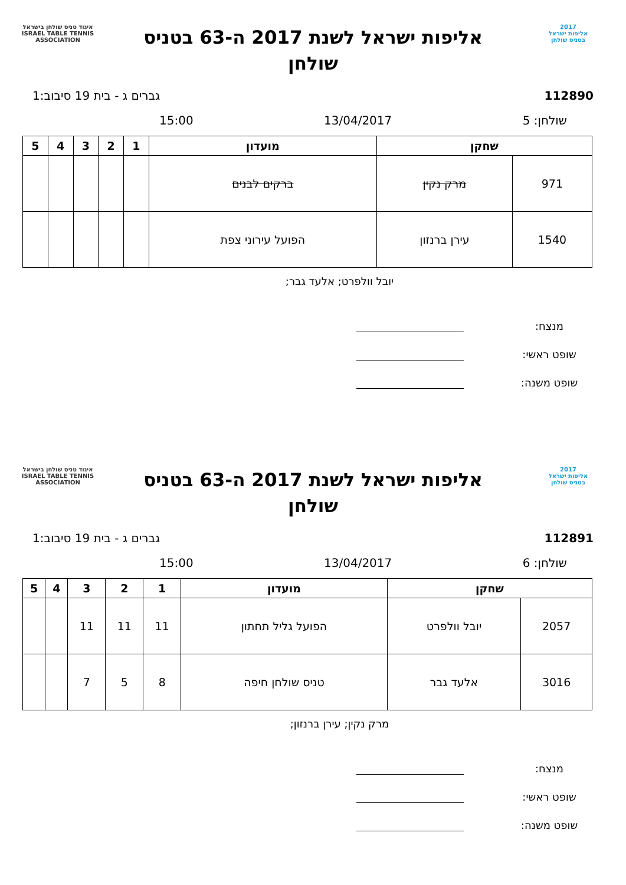2017
אליפות ישראל
בטניס שולחן
אליפות ישראל לשנת 2017 ה-63 בטניס
שולחן
איגוד טניס שולחן בישראל
ISRAEL TABLE TENNIS ASSOCIATION
112890 גברים ג - בית 19 סיבוב:1
שולחן: 5 13/04/2017 15:00
| שחקן | | מועדון | 1 | 2 | 3 | 4 | 5 |
| --- | --- | --- | --- | --- | --- | --- | --- |
| 971 | מרק נקין | ברקים לבנים | | | | | |
| 1540 | עירן ברנזון | הפועל עירוני צפת | | | | | |
יובל וולפרט; אלעד גבר;
מנצח:
שופט ראשי:
שופט משנה:
2017
אליפות ישראל
בטניס שולחן
אליפות ישראל לשנת 2017 ה-63 בטניס
שולחן
איגוד טניס שולחן בישראל
ISRAEL TABLE TENNIS ASSOCIATION
112891 גברים ג - בית 19 סיבוב:1
שולחן: 6 13/04/2017 15:00
| שחקן | | מועדון | 1 | 2 | 3 | 4 | 5 |
| --- | --- | --- | --- | --- | --- | --- | --- |
| 2057 | יובל וולפרט | הפועל גליל תחתון | 11 | 11 | 11 | | |
| 3016 | אלעד גבר | טניס שולחן חיפה | 8 | 5 | 7 | | |
מרק נקין; עירן ברנזון;
מנצח:
שופט ראשי:
שופט משנה: